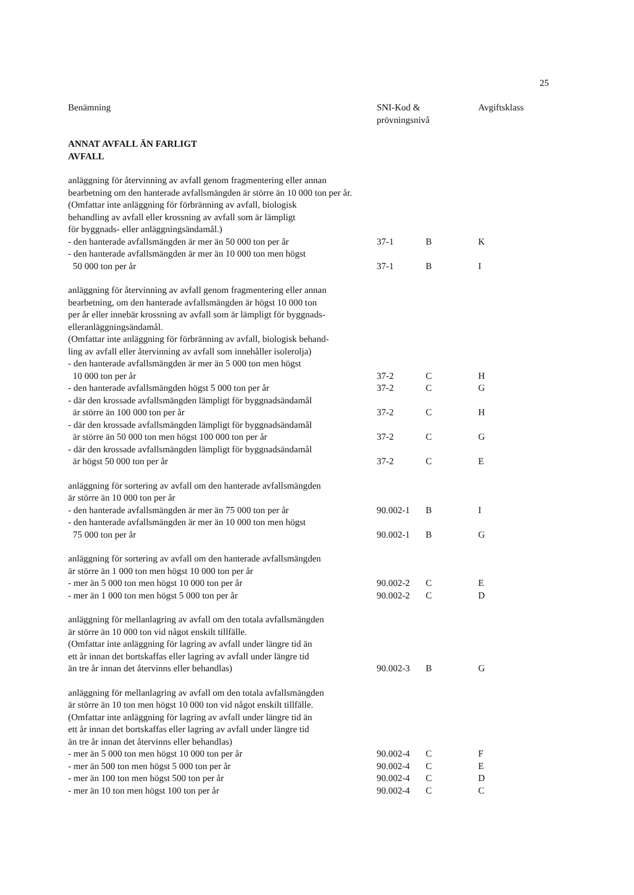25
| Benämning | SNI-Kod & prövningsnivå | | Avgiftsklass |
| --- | --- | --- | --- |
| ANNAT AVFALL ÄN FARLIGT AVFALL | | | |
| anläggning för återvinning av avfall genom fragmentering eller annan bearbetning om den hanterade avfallsmängden är större än 10 000 ton per år. (Omfattar inte anläggning för förbränning av avfall, biologisk behandling av avfall eller krossning av avfall som är lämpligt för byggnads- eller anläggningsändamål.) | | | |
| - den hanterade avfallsmängden är mer än 50 000 ton per år | 37-1 | B | K |
| - den hanterade avfallsmängden är mer än 10 000 ton men högst 50 000 ton per år | 37-1 | B | I |
| anläggning för återvinning av avfall genom fragmentering eller annan bearbetning, om den hanterade avfallsmängden är högst 10 000 ton per år eller innebär krossning av avfall som är lämpligt för byggnads- elleranläggningsändamål. (Omfattar inte anläggning för förbränning av avfall, biologisk behand- ling av avfall eller återvinning av avfall som innehåller isolerolja) | | | |
| - den hanterade avfallsmängden är mer än 5 000 ton men högst 10 000 ton per år | 37-2 | C | H |
| - den hanterade avfallsmängden högst 5 000 ton per år | 37-2 | C | G |
| - där den krossade avfallsmängden lämpligt för byggnadsändamål är större än 100 000 ton per år | 37-2 | C | H |
| - där den krossade avfallsmängden lämpligt för byggnadsändamål är större än 50 000 ton men högst 100 000 ton per år | 37-2 | C | G |
| - där den krossade avfallsmängden lämpligt för byggnadsändamål är högst 50 000 ton per år | 37-2 | C | E |
| anläggning för sortering av avfall om den hanterade avfallsmängden är större än 10 000 ton per år | | | |
| - den hanterade avfallsmängden är mer än 75 000 ton per år | 90.002-1 | B | I |
| - den hanterade avfallsmängden är mer än 10 000 ton men högst 75 000 ton per år | 90.002-1 | B | G |
| anläggning för sortering av avfall om den hanterade avfallsmängden är större än 1 000 ton men högst 10 000 ton per år | | | |
| - mer än 5 000 ton men högst 10 000 ton per år | 90.002-2 | C | E |
| - mer än 1 000 ton men högst 5 000 ton per år | 90.002-2 | C | D |
| anläggning för mellanlagring av avfall om den totala avfallsmängden är större än 10 000 ton vid något enskilt tillfälle. (Omfattar inte anläggning för lagring av avfall under längre tid än ett år innan det bortskaffas eller lagring av avfall under längre tid än tre år innan det återvinns eller behandlas) | 90.002-3 | B | G |
| anläggning för mellanlagring av avfall om den totala avfallsmängden är större än 10 ton men högst 10 000 ton vid något enskilt tillfälle. (Omfattar inte anläggning för lagring av avfall under längre tid än ett år innan det bortskaffas eller lagring av avfall under längre tid än tre år innan det återvinns eller behandlas) | | | |
| - mer än 5 000 ton men högst 10 000 ton per år | 90.002-4 | C | F |
| - mer än 500 ton men högst 5 000 ton per år | 90.002-4 | C | E |
| - mer än 100 ton men högst 500 ton per år | 90.002-4 | C | D |
| - mer än 10 ton men högst 100 ton per år | 90.002-4 | C | C |